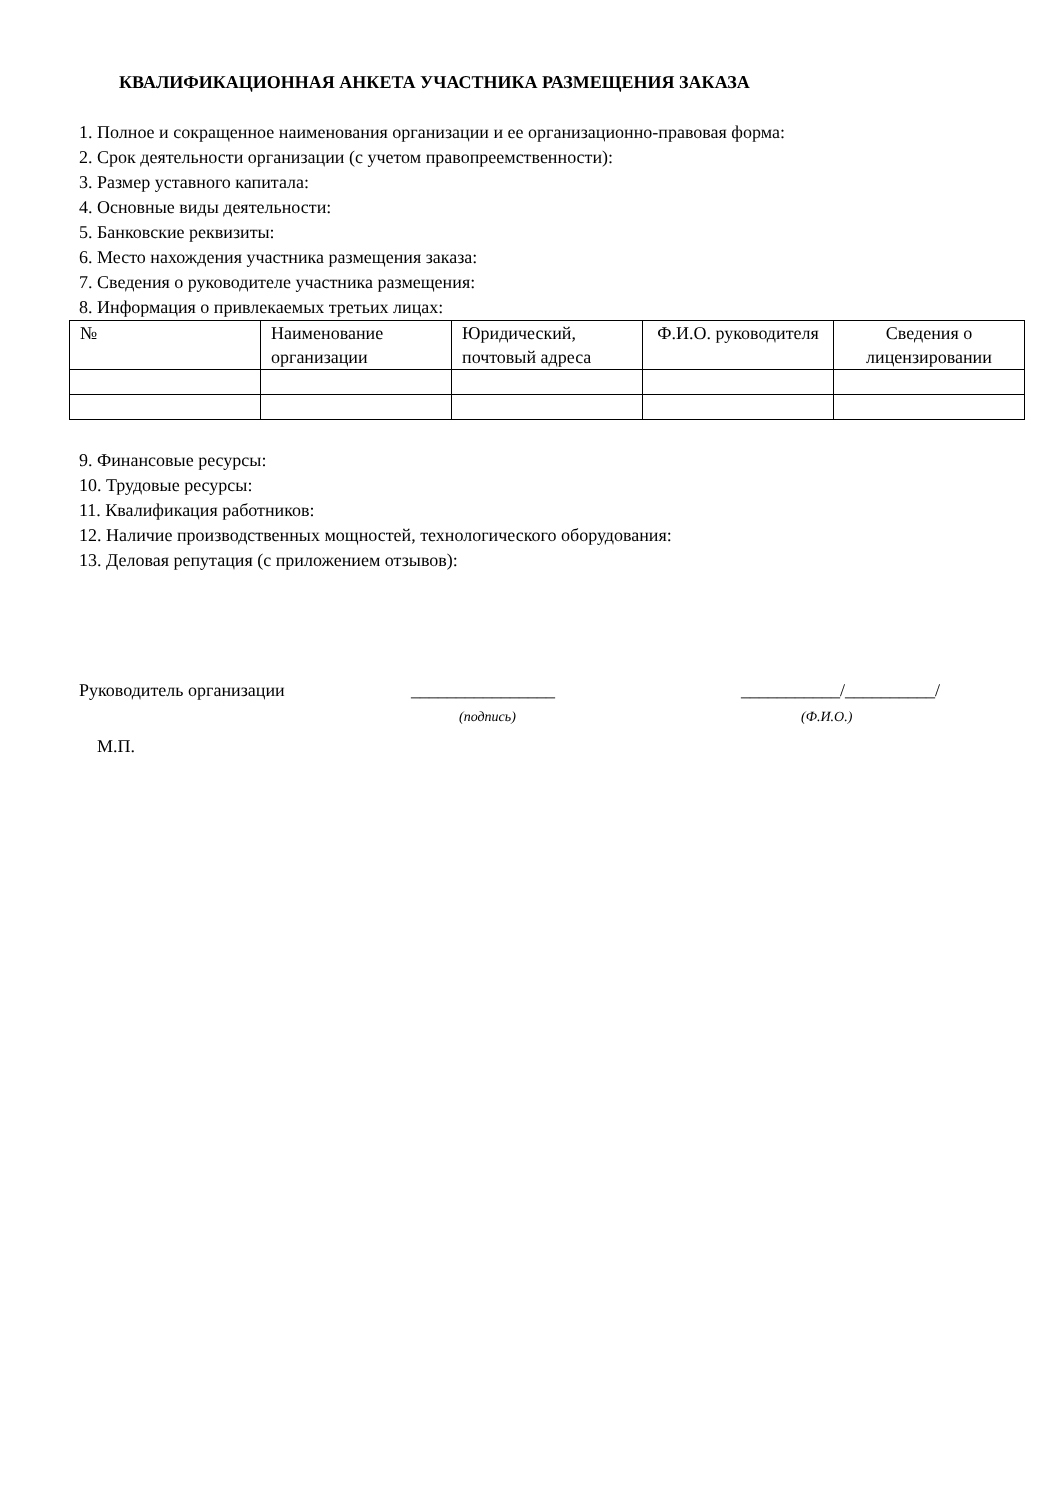КВАЛИФИКАЦИОННАЯ АНКЕТА УЧАСТНИКА РАЗМЕЩЕНИЯ ЗАКАЗА
1. Полное и сокращенное наименования организации и ее организационно-правовая форма:
2. Срок деятельности организации (с учетом правопреемственности):
3. Размер уставного капитала:
4. Основные виды деятельности:
5. Банковские реквизиты:
6. Место нахождения участника размещения заказа:
7. Сведения о руководителе участника размещения:
8. Информация о привлекаемых третьих лицах:
| № | Наименование организации | Юридический, почтовый адреса | Ф.И.О. руководителя | Сведения о лицензировании |
| --- | --- | --- | --- | --- |
9. Финансовые ресурсы:
10. Трудовые ресурсы:
11. Квалификация работников:
12. Наличие производственных мощностей, технологического оборудования:
13. Деловая репутация (с приложением отзывов):
Руководитель организации ________________
(подпись)
___________/__________/
(Ф.И.О.)
М.П.